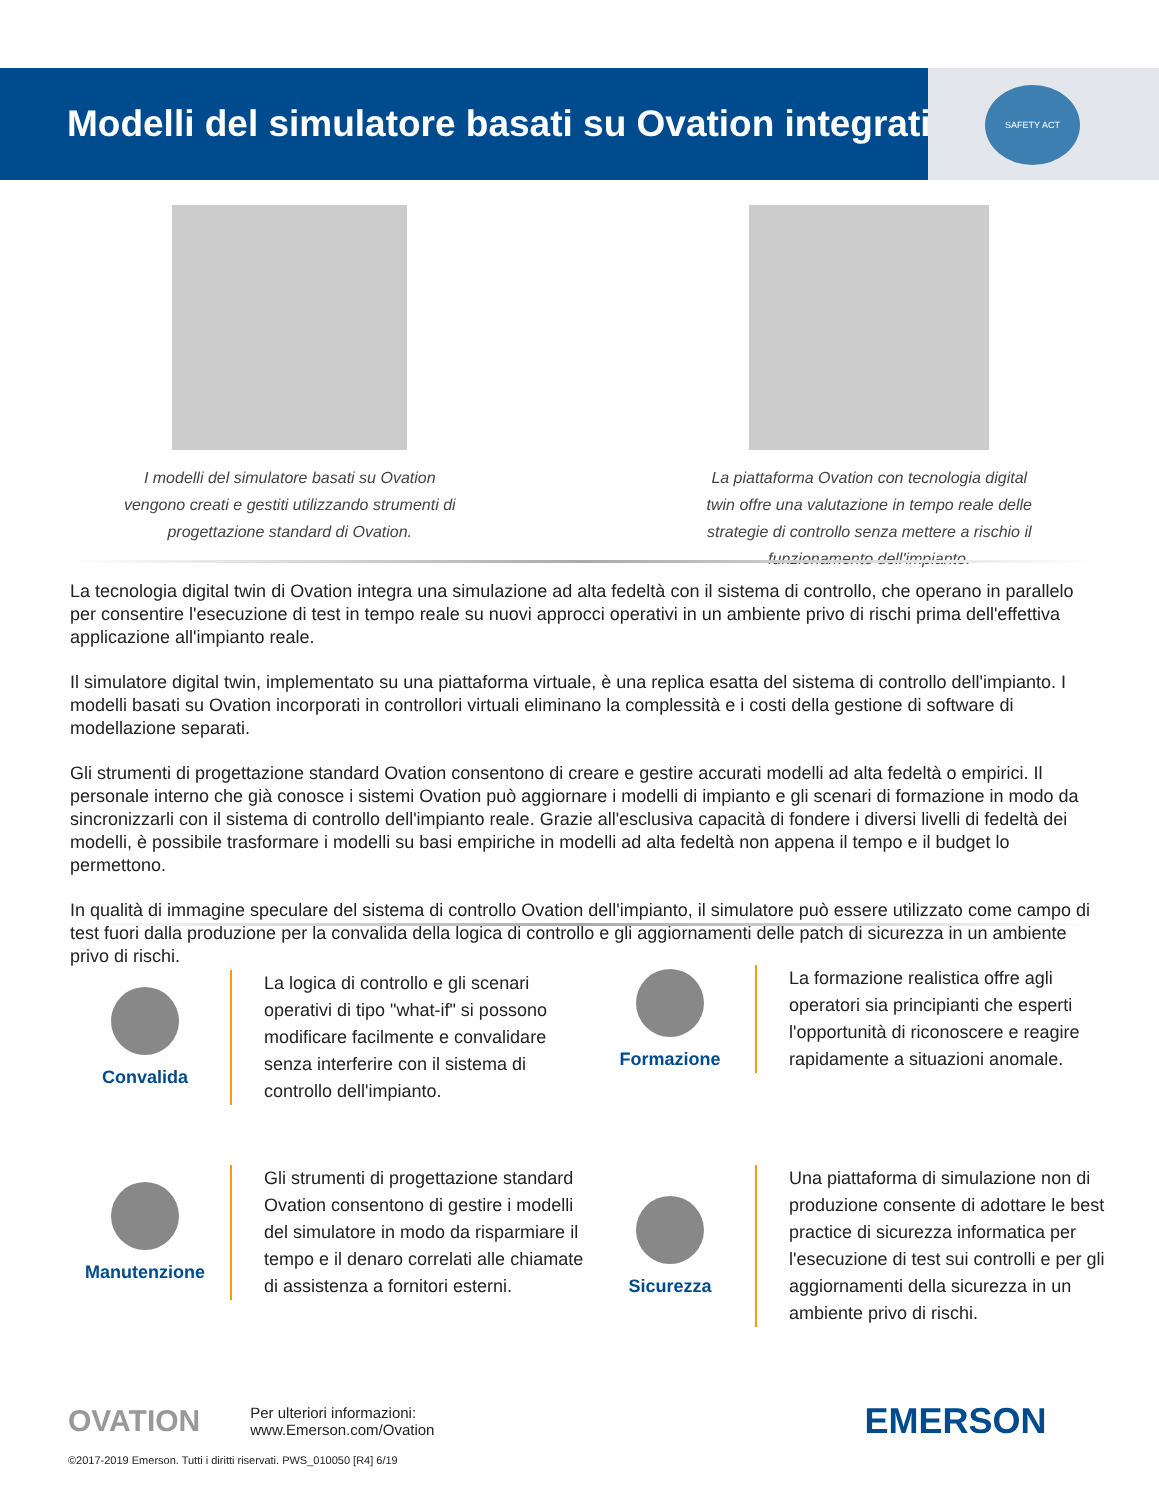Modelli del simulatore basati su Ovation integrati
SAFETY ACT
I modelli del simulatore basati su Ovation vengono creati e gestiti utilizzando strumenti di progettazione standard di Ovation.
La piattaforma Ovation con tecnologia digital twin offre una valutazione in tempo reale delle strategie di controllo senza mettere a rischio il funzionamento dell'impianto.
La tecnologia digital twin di Ovation integra una simulazione ad alta fedeltà con il sistema di controllo, che operano in parallelo per consentire l'esecuzione di test in tempo reale su nuovi approcci operativi in un ambiente privo di rischi prima dell'effettiva applicazione all'impianto reale.
Il simulatore digital twin, implementato su una piattaforma virtuale, è una replica esatta del sistema di controllo dell'impianto. I modelli basati su Ovation incorporati in controllori virtuali eliminano la complessità e i costi della gestione di software di modellazione separati.
Gli strumenti di progettazione standard Ovation consentono di creare e gestire accurati modelli ad alta fedeltà o empirici. Il personale interno che già conosce i sistemi Ovation può aggiornare i modelli di impianto e gli scenari di formazione in modo da sincronizzarli con il sistema di controllo dell'impianto reale. Grazie all'esclusiva capacità di fondere i diversi livelli di fedeltà dei modelli, è possibile trasformare i modelli su basi empiriche in modelli ad alta fedeltà non appena il tempo e il budget lo permettono.
In qualità di immagine speculare del sistema di controllo Ovation dell'impianto, il simulatore può essere utilizzato come campo di test fuori dalla produzione per la convalida della logica di controllo e gli aggiornamenti delle patch di sicurezza in un ambiente privo di rischi.
Convalida
La logica di controllo e gli scenari operativi di tipo "what-if" si possono modificare facilmente e convalidare senza interferire con il sistema di controllo dell'impianto.
Formazione
La formazione realistica offre agli operatori sia principianti che esperti l'opportunità di riconoscere e reagire rapidamente a situazioni anomale.
Manutenzione
Gli strumenti di progettazione standard Ovation consentono di gestire i modelli del simulatore in modo da risparmiare il tempo e il denaro correlati alle chiamate di assistenza a fornitori esterni.
Sicurezza
Una piattaforma di simulazione non di produzione consente di adottare le best practice di sicurezza informatica per l'esecuzione di test sui controlli e per gli aggiornamenti della sicurezza in un ambiente privo di rischi.
OVATION Per ulteriori informazioni:
www.Emerson.com/Ovation EMERSON
©2017-2019 Emerson. Tutti i diritti riservati. PWS_010050 [R4] 6/19